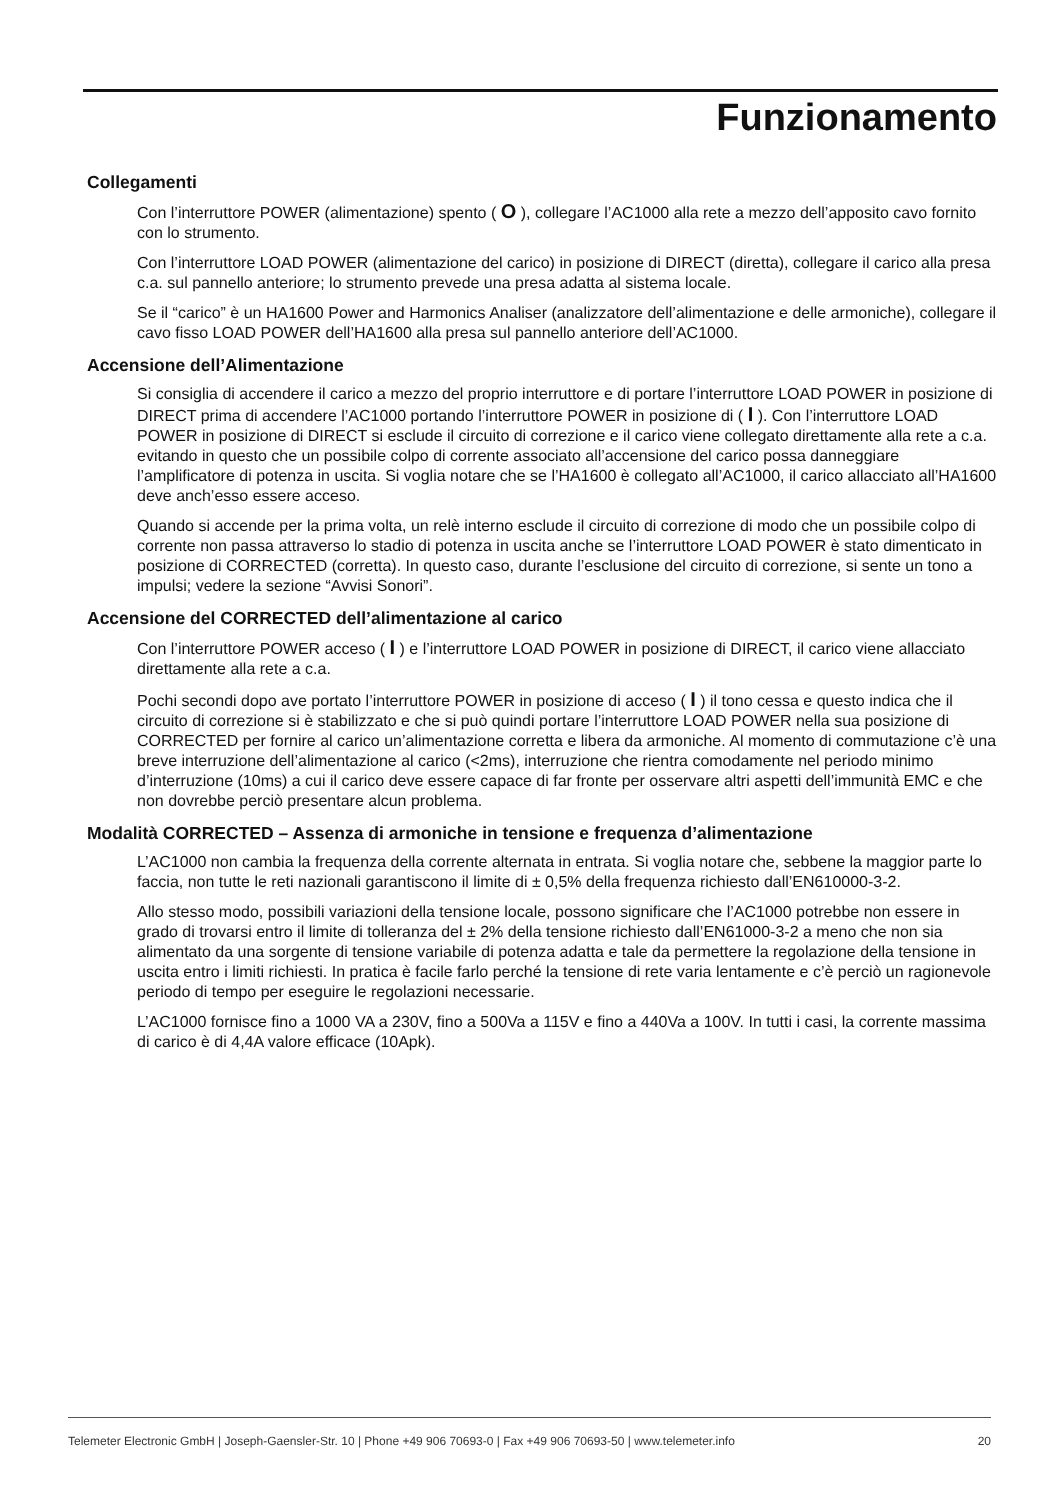Funzionamento
Collegamenti
Con l’interruttore POWER (alimentazione) spento ( O ), collegare l’AC1000 alla rete a mezzo dell’apposito cavo fornito con lo strumento.
Con l’interruttore LOAD POWER (alimentazione del carico) in posizione di DIRECT (diretta), collegare il carico alla presa c.a. sul pannello anteriore; lo strumento prevede una presa adatta al sistema locale.
Se il “carico” è un HA1600 Power and Harmonics Analiser (analizzatore dell’alimentazione e delle armoniche), collegare il cavo fisso LOAD POWER dell’HA1600 alla presa sul pannello anteriore dell’AC1000.
Accensione dell’Alimentazione
Si consiglia di accendere il carico a mezzo del proprio interruttore e di portare l’interruttore LOAD POWER in posizione di DIRECT prima di accendere l’AC1000 portando l’interruttore POWER in posizione di ( I ). Con l’interruttore LOAD POWER in posizione di DIRECT si esclude il circuito di correzione e il carico viene collegato direttamente alla rete a c.a. evitando in questo che un possibile colpo di corrente associato all’accensione del carico possa danneggiare l’amplificatore di potenza in uscita. Si voglia notare che se l’HA1600 è collegato all’AC1000, il carico allacciato all’HA1600 deve anch’esso essere acceso.
Quando si accende per la prima volta, un relè interno esclude il circuito di correzione di modo che un possibile colpo di corrente non passa attraverso lo stadio di potenza in uscita anche se l’interruttore LOAD POWER è stato dimenticato in posizione di CORRECTED (corretta). In questo caso, durante l’esclusione del circuito di correzione, si sente un tono a impulsi; vedere la sezione “Avvisi Sonori”.
Accensione del CORRECTED dell’alimentazione al carico
Con l’interruttore POWER acceso ( I ) e l’interruttore LOAD POWER in posizione di DIRECT, il carico viene allacciato direttamente alla rete a c.a.
Pochi secondi dopo ave portato l’interruttore POWER in posizione di acceso ( I ) il tono cessa e questo indica che il circuito di correzione si è stabilizzato e che si può quindi portare l’interruttore LOAD POWER nella sua posizione di CORRECTED per fornire al carico un’alimentazione corretta e libera da armoniche. Al momento di commutazione c’è una breve interruzione dell’alimentazione al carico (<2ms), interruzione che rientra comodamente nel periodo minimo d’interruzione (10ms) a cui il carico deve essere capace di far fronte per osservare altri aspetti dell’immunità EMC e che non dovrebbe perciò presentare alcun problema.
Modalità CORRECTED – Assenza di armoniche in tensione e frequenza d’alimentazione
L’AC1000 non cambia la frequenza della corrente alternata in entrata. Si voglia notare che, sebbene la maggior parte lo faccia, non tutte le reti nazionali garantiscono il limite di ± 0,5% della frequenza richiesto dall’EN610000-3-2.
Allo stesso modo, possibili variazioni della tensione locale, possono significare che l’AC1000 potrebbe non essere in grado di trovarsi entro il limite di tolleranza del ± 2% della tensione richiesto dall’EN61000-3-2 a meno che non sia alimentato da una sorgente di tensione variabile di potenza adatta e tale da permettere la regolazione della tensione in uscita entro i limiti richiesti. In pratica è facile farlo perché la tensione di rete varia lentamente e c’è perciò un ragionevole periodo di tempo per eseguire le regolazioni necessarie.
L’AC1000 fornisce fino a 1000 VA a 230V, fino a 500Va a 115V e fino a 440Va a 100V. In tutti i casi, la corrente massima di carico è di 4,4A valore efficace (10Apk).
Telemeter Electronic GmbH | Joseph-Gaensler-Str. 10 | Phone +49 906 70693-0 | Fax +49 906 70693-50 | www.telemeter.info 20